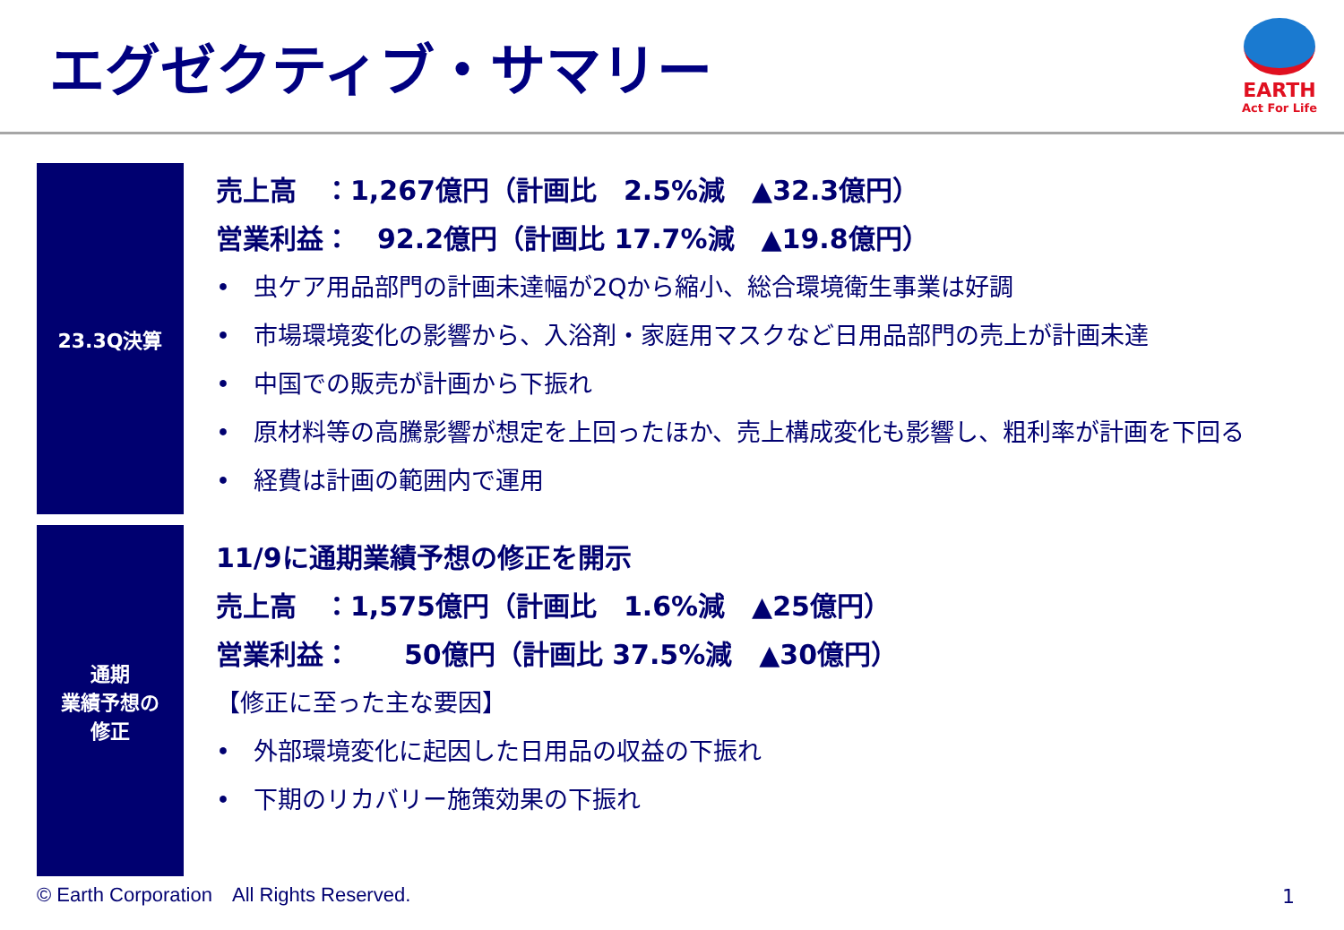エグゼクティブ・サマリー
EARTH
Act For Life
23.3Q決算
売上高　：1,267億円（計画比　2.5%減　▲32.3億円）
営業利益：　92.2億円（計画比 17.7%減　▲19.8億円）
• 虫ケア用品部門の計画未達幅が2Qから縮小、総合環境衛生事業は好調
• 市場環境変化の影響から、入浴剤・家庭用マスクなど日用品部門の売上が計画未達
• 中国での販売が計画から下振れ
• 原材料等の高騰影響が想定を上回ったほか、売上構成変化も影響し、粗利率が計画を下回る
• 経費は計画の範囲内で運用
通期
業績予想の
修正
11/9に通期業績予想の修正を開示
売上高　：1,575億円（計画比　1.6%減　▲25億円）
営業利益：　　50億円（計画比 37.5%減　▲30億円）
【修正に至った主な要因】
• 外部環境変化に起因した日用品の収益の下振れ
• 下期のリカバリー施策効果の下振れ
© Earth Corporation　All Rights Reserved.
1